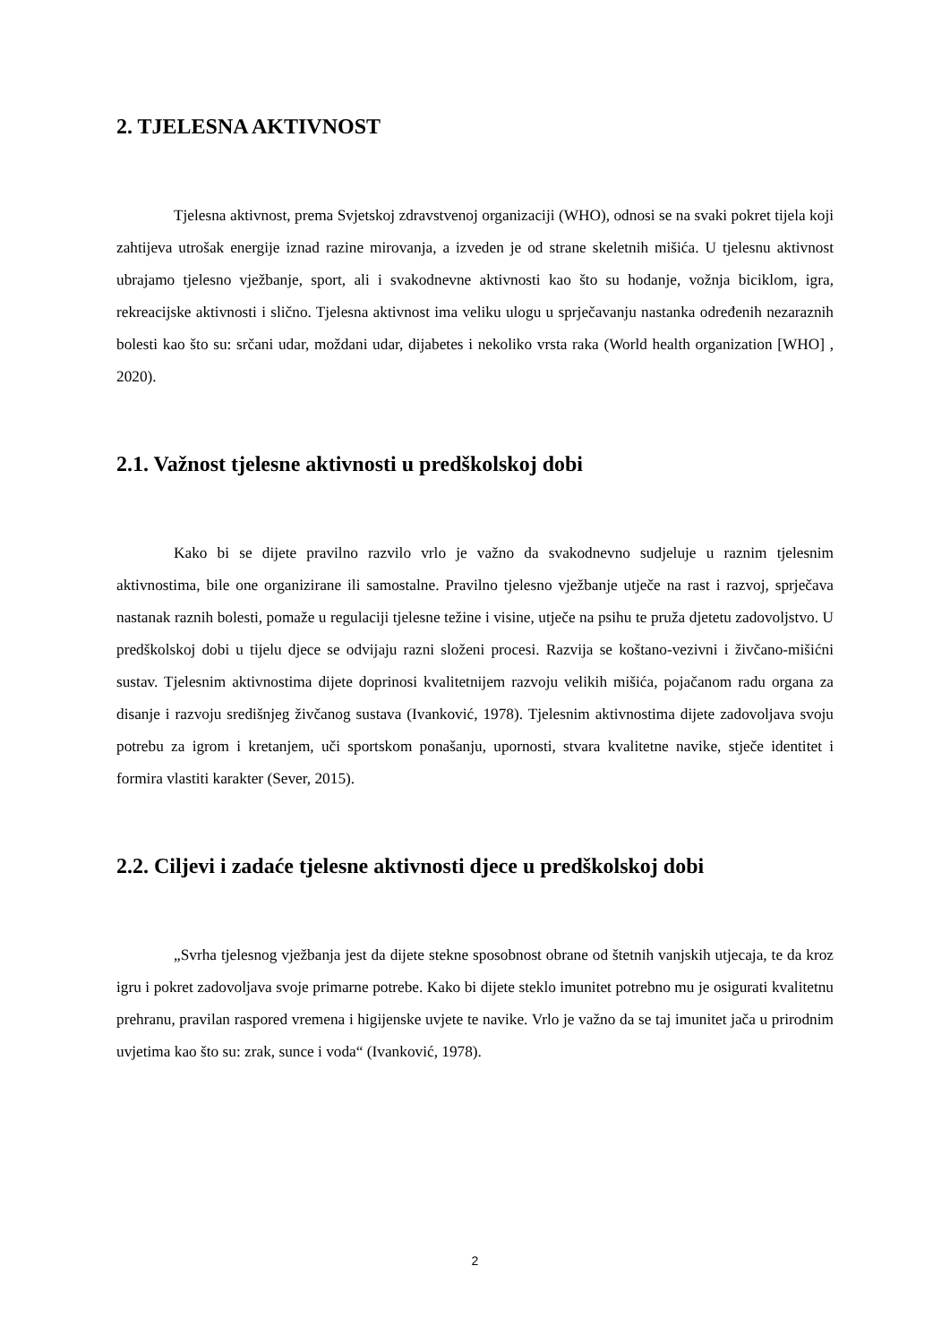2. TJELESNA AKTIVNOST
Tjelesna aktivnost, prema Svjetskoj zdravstvenoj organizaciji (WHO), odnosi se na svaki pokret tijela koji zahtijeva utrošak energije iznad razine mirovanja, a izveden je od strane skeletnih mišića. U tjelesnu aktivnost ubrajamo tjelesno vježbanje, sport, ali i svakodnevne aktivnosti kao što su hodanje, vožnja biciklom, igra, rekreacijske aktivnosti i slično. Tjelesna aktivnost ima veliku ulogu u sprječavanju nastanka određenih nezaraznih bolesti kao što su: srčani udar, moždani udar, dijabetes i nekoliko vrsta raka (World health organization [WHO] , 2020).
2.1. Važnost tjelesne aktivnosti u predškolskoj dobi
Kako bi se dijete pravilno razvilo vrlo je važno da svakodnevno sudjeluje u raznim tjelesnim aktivnostima, bile one organizirane ili samostalne. Pravilno tjelesno vježbanje utječe na rast i razvoj, sprječava nastanak raznih bolesti, pomaže u regulaciji tjelesne težine i visine, utječe na psihu te pruža djetetu zadovoljstvo. U predškolskoj dobi u tijelu djece se odvijaju razni složeni procesi. Razvija se koštano-vezivni i živčano-mišićni sustav. Tjelesnim aktivnostima dijete doprinosi kvalitetnijem razvoju velikih mišića, pojačanom radu organa za disanje i razvoju središnjeg živčanog sustava (Ivanković, 1978). Tjelesnim aktivnostima dijete zadovoljava svoju potrebu za igrom i kretanjem, uči sportskom ponašanju, upornosti, stvara kvalitetne navike, stječe identitet i formira vlastiti karakter (Sever, 2015).
2.2. Ciljevi i zadaće tjelesne aktivnosti djece u predškolskoj dobi
„Svrha tjelesnog vježbanja jest da dijete stekne sposobnost obrane od štetnih vanjskih utjecaja, te da kroz igru i pokret zadovoljava svoje primarne potrebe. Kako bi dijete steklo imunitet potrebno mu je osigurati kvalitetnu prehranu, pravilan raspored vremena i higijenske uvjete te navike. Vrlo je važno da se taj imunitet jača u prirodnim uvjetima kao što su: zrak, sunce i voda“ (Ivanković, 1978).
2